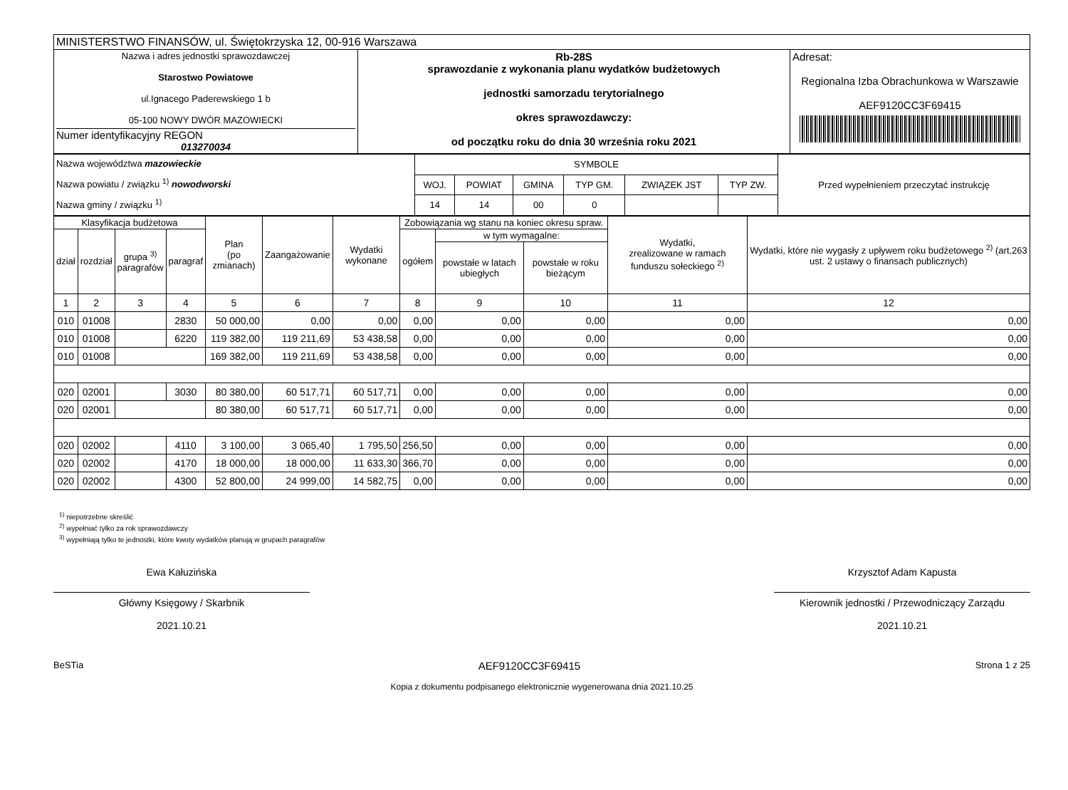| MINISTERSTWO FINANSÓW, ul. Świętokrzyska 12, 00-916 Warszawa | | |
| Nazwa i adres jednostki sprawozdawczej Starostwo Powiatowe ul.Ignacego Paderewskiego 1 b 05-100 NOWY DWÓR MAZOWIECKI Numer identyfikacyjny REGON 013270034 | Rb-28S sprawozdanie z wykonania planu wydatków budżetowych jednostki samorzadu terytorialnego okres sprawozdawczy: od początku roku do dnia 30 września roku 2021 | Adresat: Regionalna Izba Obrachunkowa w Warszawie AEF9120CC3F69415 |
| Nazwa województwa mazowieckie Nazwa powiatu / związku <sup>1)</sup> nowodworski Nazwa gminy / związku <sup>1)</sup> | SYMBOLE | | | | | | Przed wypełnieniem przeczytać instrukcję |
| | WOJ. | POWIAT | GMINA | TYP GM. | ZWIĄZEK JST | TYP ZW. | |
| | 14 | 14 | 00 | 0 | | | |
| Klasyfikacja budżetowa | | | | Plan (po zmianach) | Zaangażowanie | Wydatki wykonane | Zobowiązania wg stanu na koniec okresu spraw. | | | Wydatki, zrealizowane w ramach funduszu sołeckiego <sup>2)</sup> | Wydatki, które nie wygasły z upływem roku budżetowego <sup>2)</sup> (art.263 ust. 2 ustawy o finansach publicznych) |
| --- | --- | --- | --- | --- | --- | --- | --- | --- | --- | --- | --- |
| dział | rozdział | grupa <sup>3)</sup> paragrafów | paragraf | | | | ogółem | w tym wymagalne: | | | |
| | | | | | | | | powstałe w latach ubiegłych | powstałe w roku bieżącym | | |
| 1 | 2 | 3 | 4 | 5 | 6 | 7 | 8 | 9 | 10 | 11 | 12 |
| 010 | 01008 | | 2830 | 50 000,00 | 0,00 | 0,00 | 0,00 | 0,00 | 0,00 | 0,00 | 0,00 |
| 010 | 01008 | | 6220 | 119 382,00 | 119 211,69 | 53 438,58 | 0,00 | 0,00 | 0,00 | 0,00 | 0,00 |
| 010 | 01008 | | | 169 382,00 | 119 211,69 | 53 438,58 | 0,00 | 0,00 | 0,00 | 0,00 | 0,00 |
| 020 | 02001 | | 3030 | 80 380,00 | 60 517,71 | 60 517,71 | 0,00 | 0,00 | 0,00 | 0,00 | 0,00 |
| 020 | 02001 | | | 80 380,00 | 60 517,71 | 60 517,71 | 0,00 | 0,00 | 0,00 | 0,00 | 0,00 |
| 020 | 02002 | | 4110 | 3 100,00 | 3 065,40 | 1 795,50 | 256,50 | 0,00 | 0,00 | 0,00 | 0,00 |
| 020 | 02002 | | 4170 | 18 000,00 | 18 000,00 | 11 633,30 | 366,70 | 0,00 | 0,00 | 0,00 | 0,00 |
| 020 | 02002 | | 4300 | 52 800,00 | 24 999,00 | 14 582,75 | 0,00 | 0,00 | 0,00 | 0,00 | 0,00 |
<sup>1)</sup> niepotrzebne skreślić
<sup>2)</sup> wypełniać tylko za rok sprawozdawczy
<sup>3)</sup> wypełniają tylko te jednostki, które kwoty wydatków planują w grupach paragrafów
Ewa Kałuzińska
Główny Księgowy / Skarbnik
2021.10.21
Krzysztof Adam Kapusta
Kierownik jednostki / Przewodniczący Zarządu
2021.10.21
BeSTia AEF9120CC3F69415 Strona 1 z 25
Kopia z dokumentu podpisanego elektronicznie wygenerowana dnia 2021.10.25